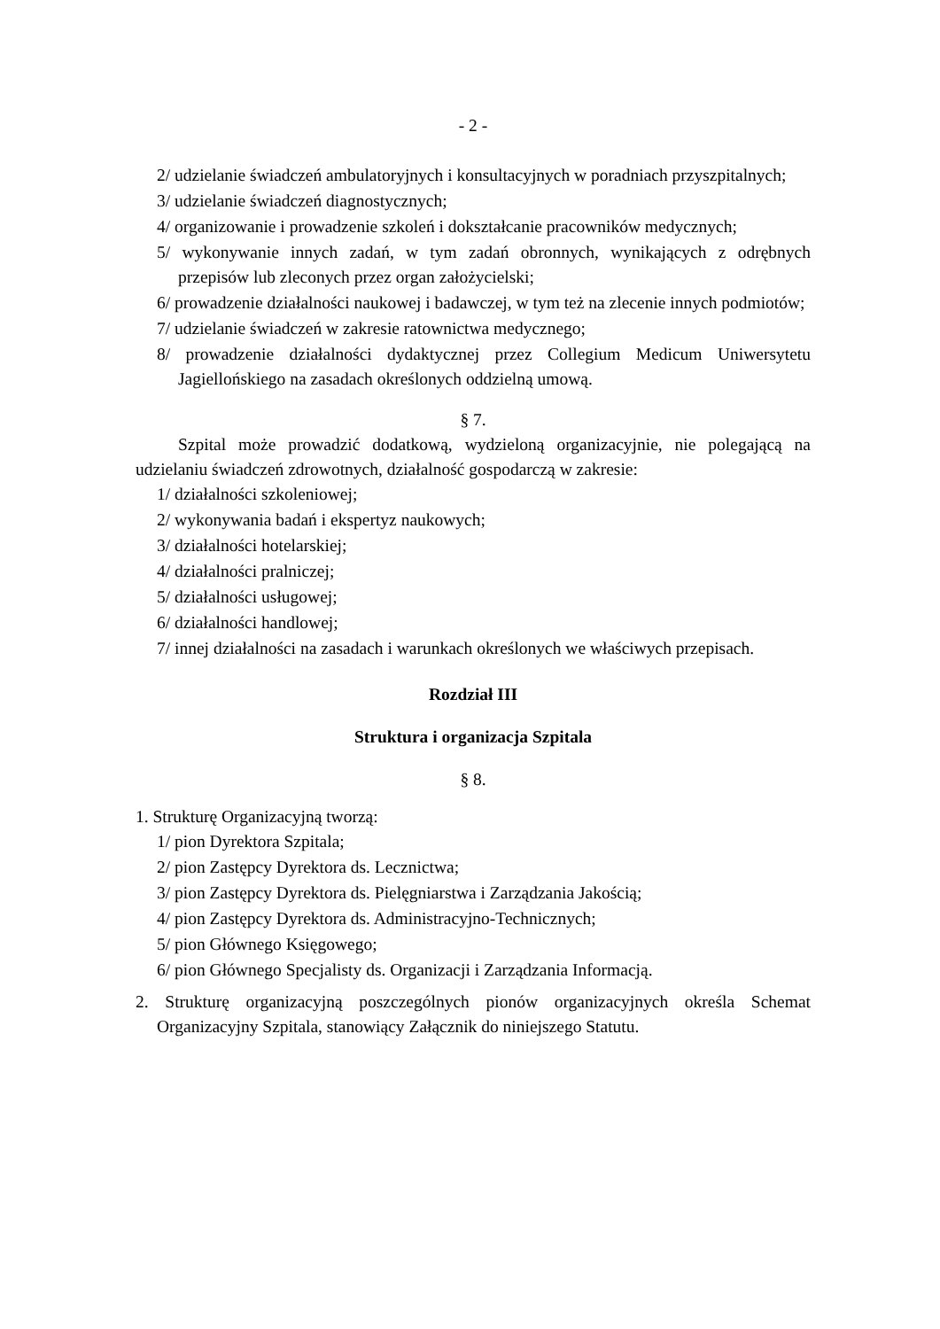- 2 -
2/ udzielanie świadczeń ambulatoryjnych i konsultacyjnych w poradniach przyszpitalnych;
3/ udzielanie świadczeń diagnostycznych;
4/ organizowanie i prowadzenie szkoleń i dokształcanie pracowników medycznych;
5/ wykonywanie innych zadań, w tym zadań obronnych, wynikających z odrębnych przepisów lub zleconych przez organ założycielski;
6/ prowadzenie działalności naukowej i badawczej, w tym też na zlecenie innych podmiotów;
7/ udzielanie świadczeń w zakresie ratownictwa medycznego;
8/ prowadzenie działalności dydaktycznej przez Collegium Medicum Uniwersytetu Jagiellońskiego na zasadach określonych oddzielną umową.
§ 7.
Szpital może prowadzić dodatkową, wydzieloną organizacyjnie, nie polegającą na udzielaniu świadczeń zdrowotnych, działalność gospodarczą w zakresie:
1/ działalności szkoleniowej;
2/ wykonywania badań i ekspertyz naukowych;
3/ działalności hotelarskiej;
4/ działalności pralniczej;
5/ działalności usługowej;
6/ działalności handlowej;
7/ innej działalności na zasadach i warunkach określonych we właściwych przepisach.
Rozdział III
Struktura i organizacja Szpitala
§ 8.
1. Strukturę Organizacyjną tworzą:
1/ pion Dyrektora Szpitala;
2/ pion Zastępcy Dyrektora ds. Lecznictwa;
3/ pion Zastępcy Dyrektora ds. Pielęgniarstwa i Zarządzania Jakością;
4/ pion Zastępcy Dyrektora ds. Administracyjno-Technicznych;
5/ pion Głównego Księgowego;
6/ pion Głównego Specjalisty ds. Organizacji i Zarządzania Informacją.
2. Strukturę organizacyjną poszczególnych pionów organizacyjnych określa Schemat Organizacyjny Szpitala, stanowiący Załącznik do niniejszego Statutu.